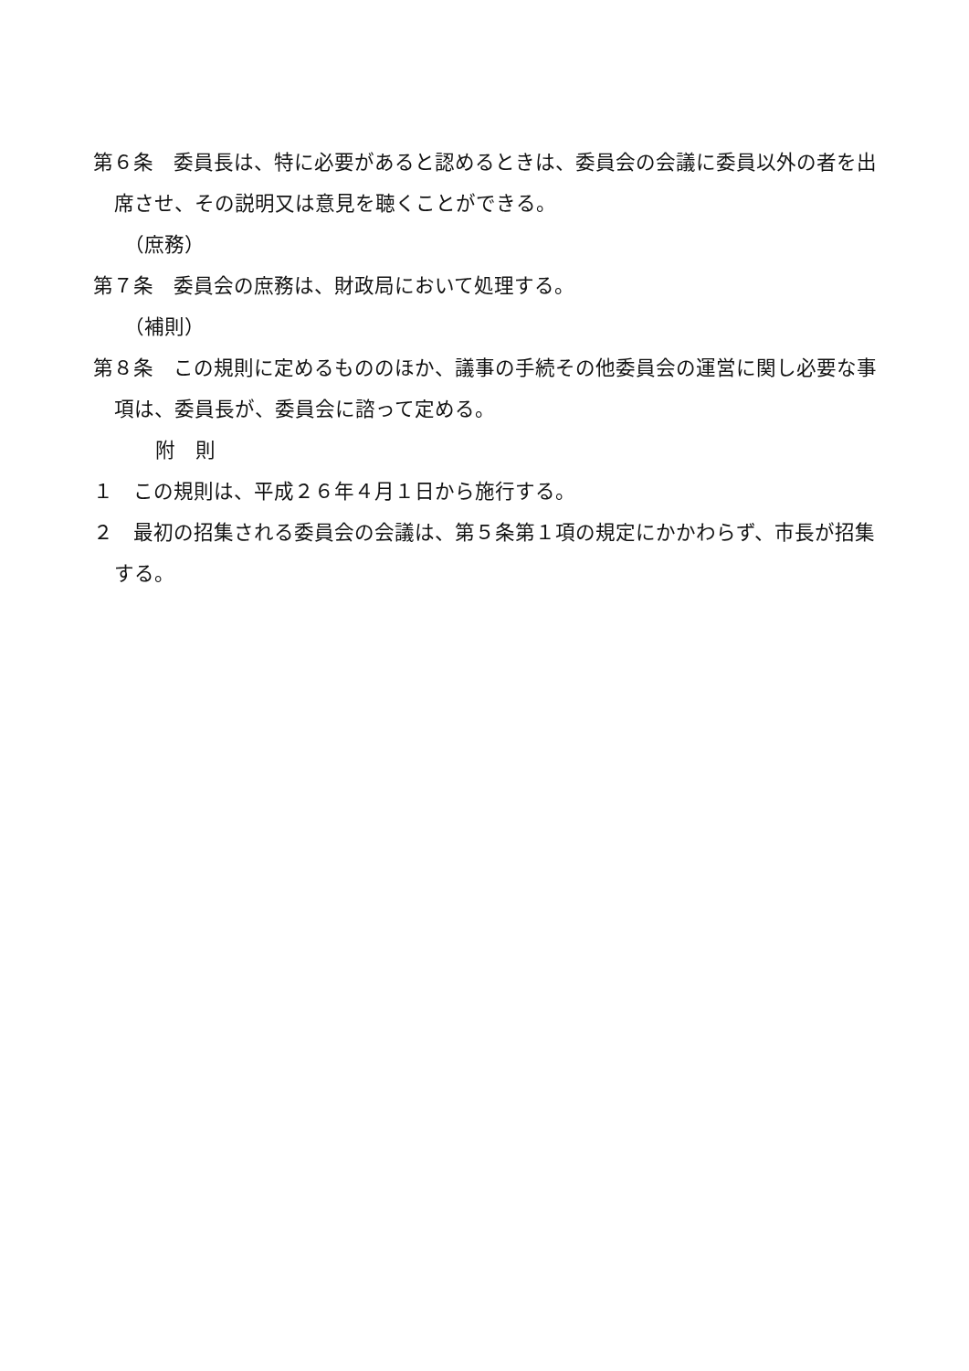第６条　委員長は、特に必要があると認めるときは、委員会の会議に委員以外の者を出席させ、その説明又は意見を聴くことができる。
（庶務）
第７条　委員会の庶務は、財政局において処理する。
（補則）
第８条　この規則に定めるもののほか、議事の手続その他委員会の運営に関し必要な事項は、委員長が、委員会に諮って定める。
附　則
１　この規則は、平成２６年４月１日から施行する。
２　最初の招集される委員会の会議は、第５条第１項の規定にかかわらず、市長が招集する。